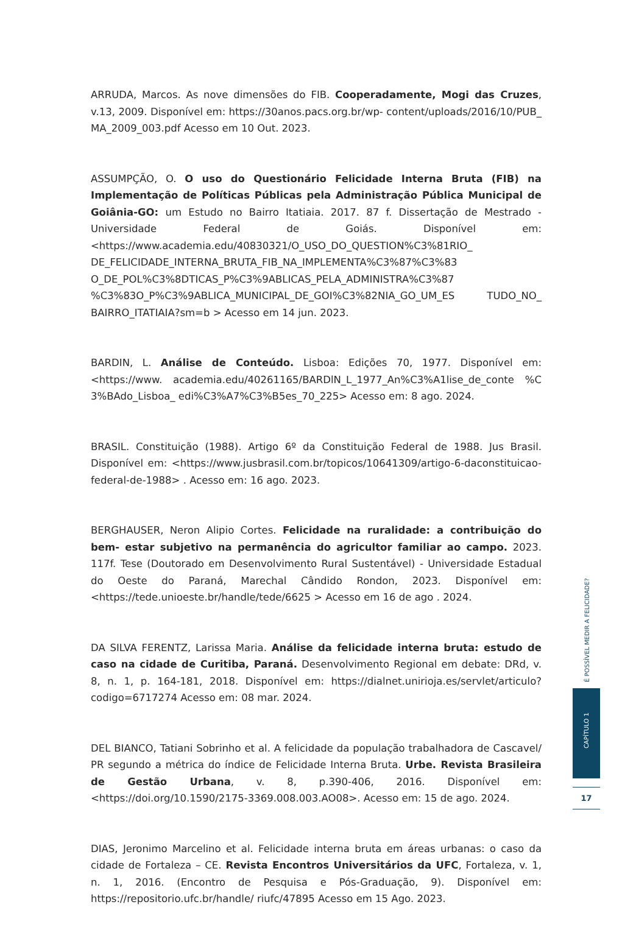ARRUDA, Marcos. As nove dimensões do FIB. Cooperadamente, Mogi das Cruzes, v.13, 2009. Disponível em: https://30anos.pacs.org.br/wp- content/uploads/2016/10/PUB_ MA_2009_003.pdf Acesso em 10 Out. 2023.
ASSUMPÇÃO, O. O uso do Questionário Felicidade Interna Bruta (FIB) na Implementação de Políticas Públicas pela Administração Pública Municipal de Goiânia-GO: um Estudo no Bairro Itatiaia. 2017. 87 f. Dissertação de Mestrado - Universidade Federal de Goiás. Disponível em: <https://www.academia.edu/40830321/O_USO_DO_QUESTION%C3%81RIO_ DE_FELICIDADE_INTERNA_BRUTA_FIB_NA_IMPLEMENTA%C3%87%C3%83 O_DE_POL%C3%8DTICAS_P%C3%9ABLICAS_PELA_ADMINISTRA%C3%87 %C3%83O_P%C3%9ABLICA_MUNICIPAL_DE_GOI%C3%82NIA_GO_UM_ES TUDO_NO_ BAIRRO_ITATIAIA?sm=b > Acesso em 14 jun. 2023.
BARDIN, L. Análise de Conteúdo. Lisboa: Edições 70, 1977. Disponível em: <https://www. academia.edu/40261165/BARDlN_L_1977_An%C3%A1lise_de_conte %C 3%BAdo_Lisboa_ edi%C3%A7%C3%B5es_70_225> Acesso em: 8 ago. 2024.
BRASIL. Constituição (1988). Artigo 6º da Constituição Federal de 1988. Jus Brasil. Disponível em: <https://www.jusbrasil.com.br/topicos/10641309/artigo-6-daconstituicao- federal-de-1988> . Acesso em: 16 ago. 2023.
BERGHAUSER, Neron Alipio Cortes. Felicidade na ruralidade: a contribuição do bem- estar subjetivo na permanência do agricultor familiar ao campo. 2023. 117f. Tese (Doutorado em Desenvolvimento Rural Sustentável) - Universidade Estadual do Oeste do Paraná, Marechal Cândido Rondon, 2023. Disponível em: <https://tede.unioeste.br/handle/tede/6625 > Acesso em 16 de ago . 2024.
DA SILVA FERENTZ, Larissa Maria. Análise da felicidade interna bruta: estudo de caso na cidade de Curitiba, Paraná. Desenvolvimento Regional em debate: DRd, v. 8, n. 1, p. 164-181, 2018. Disponível em: https://dialnet.unirioja.es/servlet/articulo?codigo=6717274 Acesso em: 08 mar. 2024.
DEL BIANCO, Tatiani Sobrinho et al. A felicidade da população trabalhadora de Cascavel/ PR segundo a métrica do índice de Felicidade Interna Bruta. Urbe. Revista Brasileira de Gestão Urbana, v. 8, p.390-406, 2016. Disponível em: <https://doi.org/10.1590/2175-3369.008.003.AO08>. Acesso em: 15 de ago. 2024.
DIAS, Jeronimo Marcelino et al. Felicidade interna bruta em áreas urbanas: o caso da cidade de Fortaleza – CE. Revista Encontros Universitários da UFC, Fortaleza, v. 1, n. 1, 2016. (Encontro de Pesquisa e Pós-Graduação, 9). Disponível em: https://repositorio.ufc.br/handle/ riufc/47895 Acesso em 15 Ago. 2023.
É POSSÍVEL MEDIR A FELICIDADE?
CAPÍTULO 1
17